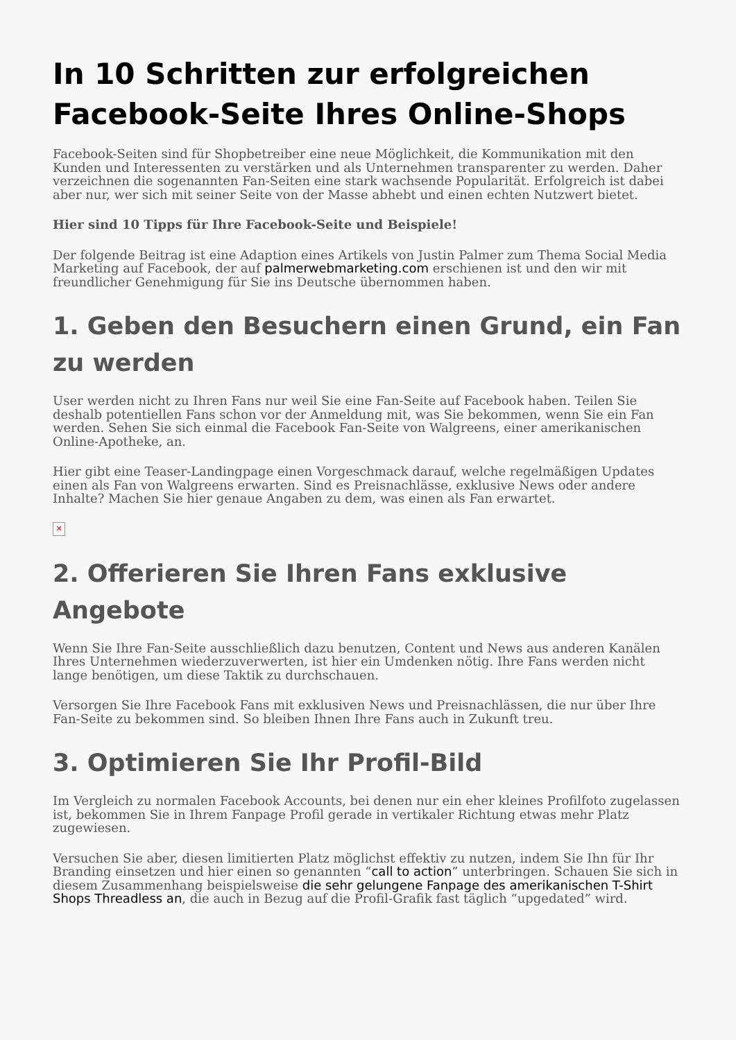In 10 Schritten zur erfolgreichen Facebook-Seite Ihres Online-Shops
Facebook-Seiten sind für Shopbetreiber eine neue Möglichkeit, die Kommunikation mit den Kunden und Interessenten zu verstärken und als Unternehmen transparenter zu werden. Daher verzeichnen die sogenannten Fan-Seiten eine stark wachsende Popularität. Erfolgreich ist dabei aber nur, wer sich mit seiner Seite von der Masse abhebt und einen echten Nutzwert bietet.
Hier sind 10 Tipps für Ihre Facebook-Seite und Beispiele!
Der folgende Beitrag ist eine Adaption eines Artikels von Justin Palmer zum Thema Social Media Marketing auf Facebook, der auf palmerwebmarketing.com erschienen ist und den wir mit freundlicher Genehmigung für Sie ins Deutsche übernommen haben.
1. Geben den Besuchern einen Grund, ein Fan zu werden
User werden nicht zu Ihren Fans nur weil Sie eine Fan-Seite auf Facebook haben. Teilen Sie deshalb potentiellen Fans schon vor der Anmeldung mit, was Sie bekommen, wenn Sie ein Fan werden. Sehen Sie sich einmal die Facebook Fan-Seite von Walgreens, einer amerikanischen Online-Apotheke, an.
Hier gibt eine Teaser-Landingpage einen Vorgeschmack darauf, welche regelmäßigen Updates einen als Fan von Walgreens erwarten. Sind es Preisnachlässe, exklusive News oder andere Inhalte? Machen Sie hier genaue Angaben zu dem, was einen als Fan erwartet.
✕
2. Offerieren Sie Ihren Fans exklusive Angebote
Wenn Sie Ihre Fan-Seite ausschließlich dazu benutzen, Content und News aus anderen Kanälen Ihres Unternehmen wiederzuverwerten, ist hier ein Umdenken nötig. Ihre Fans werden nicht lange benötigen, um diese Taktik zu durchschauen.
Versorgen Sie Ihre Facebook Fans mit exklusiven News und Preisnachlässen, die nur über Ihre Fan-Seite zu bekommen sind. So bleiben Ihnen Ihre Fans auch in Zukunft treu.
3. Optimieren Sie Ihr Profil-Bild
Im Vergleich zu normalen Facebook Accounts, bei denen nur ein eher kleines Profilfoto zugelassen ist, bekommen Sie in Ihrem Fanpage Profil gerade in vertikaler Richtung etwas mehr Platz zugewiesen.
Versuchen Sie aber, diesen limitierten Platz möglichst effektiv zu nutzen, indem Sie Ihn für Ihr Branding einsetzen und hier einen so genannten “call to action” unterbringen. Schauen Sie sich in diesem Zusammenhang beispielsweise die sehr gelungene Fanpage des amerikanischen T-Shirt Shops Threadless an, die auch in Bezug auf die Profil-Grafik fast täglich “upgedated” wird.